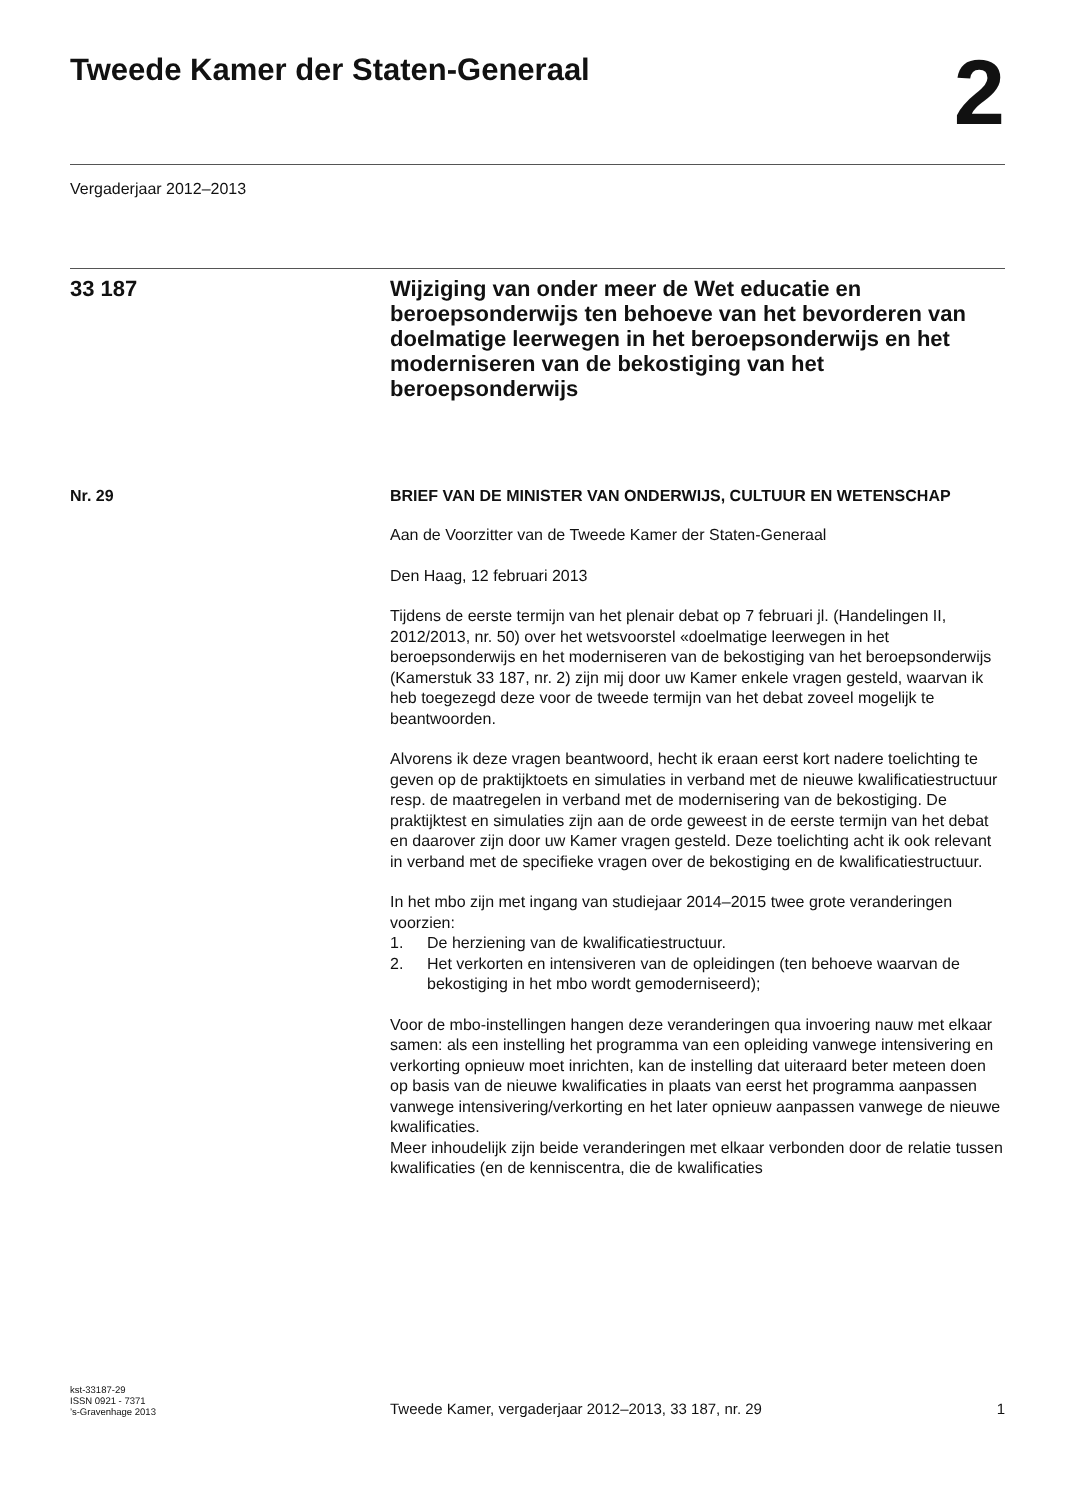Tweede Kamer der Staten-Generaal
2
Vergaderjaar 2012–2013
33 187 Wijziging van onder meer de Wet educatie en beroepsonderwijs ten behoeve van het bevorderen van doelmatige leerwegen in het beroepsonderwijs en het moderniseren van de bekostiging van het beroepsonderwijs
Nr. 29
BRIEF VAN DE MINISTER VAN ONDERWIJS, CULTUUR EN WETENSCHAP
Aan de Voorzitter van de Tweede Kamer der Staten-Generaal
Den Haag, 12 februari 2013
Tijdens de eerste termijn van het plenair debat op 7 februari jl. (Handelingen II, 2012/2013, nr. 50) over het wetsvoorstel «doelmatige leerwegen in het beroepsonderwijs en het moderniseren van de bekostiging van het beroepsonderwijs (Kamerstuk 33 187, nr. 2) zijn mij door uw Kamer enkele vragen gesteld, waarvan ik heb toegezegd deze voor de tweede termijn van het debat zoveel mogelijk te beantwoorden.
Alvorens ik deze vragen beantwoord, hecht ik eraan eerst kort nadere toelichting te geven op de praktijktoets en simulaties in verband met de nieuwe kwalificatiestructuur resp. de maatregelen in verband met de modernisering van de bekostiging. De praktijktest en simulaties zijn aan de orde geweest in de eerste termijn van het debat en daarover zijn door uw Kamer vragen gesteld. Deze toelichting acht ik ook relevant in verband met de specifieke vragen over de bekostiging en de kwalificatiestructuur.
In het mbo zijn met ingang van studiejaar 2014–2015 twee grote veranderingen voorzien:
1. De herziening van de kwalificatiestructuur.
2. Het verkorten en intensiveren van de opleidingen (ten behoeve waarvan de bekostiging in het mbo wordt gemoderniseerd);
Voor de mbo-instellingen hangen deze veranderingen qua invoering nauw met elkaar samen: als een instelling het programma van een opleiding vanwege intensivering en verkorting opnieuw moet inrichten, kan de instelling dat uiteraard beter meteen doen op basis van de nieuwe kwalificaties in plaats van eerst het programma aanpassen vanwege intensivering/verkorting en het later opnieuw aanpassen vanwege de nieuwe kwalificaties.
Meer inhoudelijk zijn beide veranderingen met elkaar verbonden door de relatie tussen kwalificaties (en de kenniscentra, die de kwalificaties
kst-33187-29
ISSN 0921 - 7371
’s-Gravenhage 2013
Tweede Kamer, vergaderjaar 2012–2013, 33 187, nr. 29
1